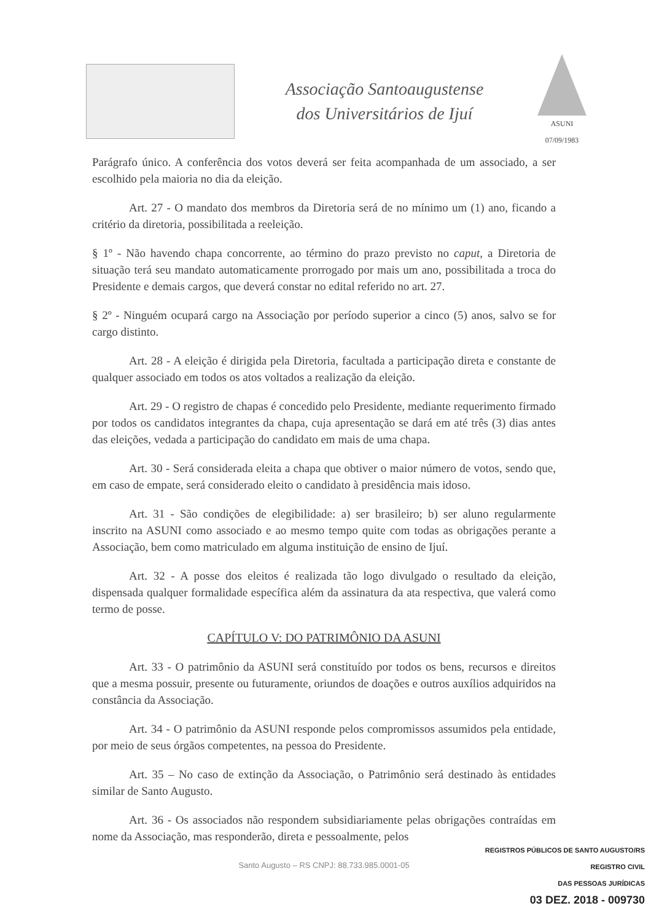Associação Santoaugustense
dos Universitários de Ijuí
ASUNI
07/09/1983
Parágrafo único. A conferência dos votos deverá ser feita acompanhada de um associado, a ser escolhido pela maioria no dia da eleição.
Art. 27 - O mandato dos membros da Diretoria será de no mínimo um (1) ano, ficando a critério da diretoria, possibilitada a reeleição.
§ 1º - Não havendo chapa concorrente, ao término do prazo previsto no caput, a Diretoria de situação terá seu mandato automaticamente prorrogado por mais um ano, possibilitada a troca do Presidente e demais cargos, que deverá constar no edital referido no art. 27.
§ 2º - Ninguém ocupará cargo na Associação por período superior a cinco (5) anos, salvo se for cargo distinto.
Art. 28 - A eleição é dirigida pela Diretoria, facultada a participação direta e constante de qualquer associado em todos os atos voltados a realização da eleição.
Art. 29 - O registro de chapas é concedido pelo Presidente, mediante requerimento firmado por todos os candidatos integrantes da chapa, cuja apresentação se dará em até três (3) dias antes das eleições, vedada a participação do candidato em mais de uma chapa.
Art. 30 - Será considerada eleita a chapa que obtiver o maior número de votos, sendo que, em caso de empate, será considerado eleito o candidato à presidência mais idoso.
Art. 31 - São condições de elegibilidade: a) ser brasileiro; b) ser aluno regularmente inscrito na ASUNI como associado e ao mesmo tempo quite com todas as obrigações perante a Associação, bem como matriculado em alguma instituição de ensino de Ijuí.
Art. 32 - A posse dos eleitos é realizada tão logo divulgado o resultado da eleição, dispensada qualquer formalidade específica além da assinatura da ata respectiva, que valerá como termo de posse.
CAPÍTULO V: DO PATRIMÔNIO DA ASUNI
Art. 33 - O patrimônio da ASUNI será constituído por todos os bens, recursos e direitos que a mesma possuir, presente ou futuramente, oriundos de doações e outros auxílios adquiridos na constância da Associação.
Art. 34 - O patrimônio da ASUNI responde pelos compromissos assumidos pela entidade, por meio de seus órgãos competentes, na pessoa do Presidente.
Art. 35 – No caso de extinção da Associação, o Patrimônio será destinado às entidades similar de Santo Augusto.
Art. 36 - Os associados não respondem subsidiariamente pelas obrigações contraídas em nome da Associação, mas responderão, direta e pessoalmente, pelos
Santo Augusto – RS CNPJ: 88.733.985.0001-05
REGISTROS PÚBLICOS DE SANTO AUGUSTO/RS
REGISTRO CIVIL
DAS PESSOAS JURÍDICAS
03 DEZ. 2018 - 009730